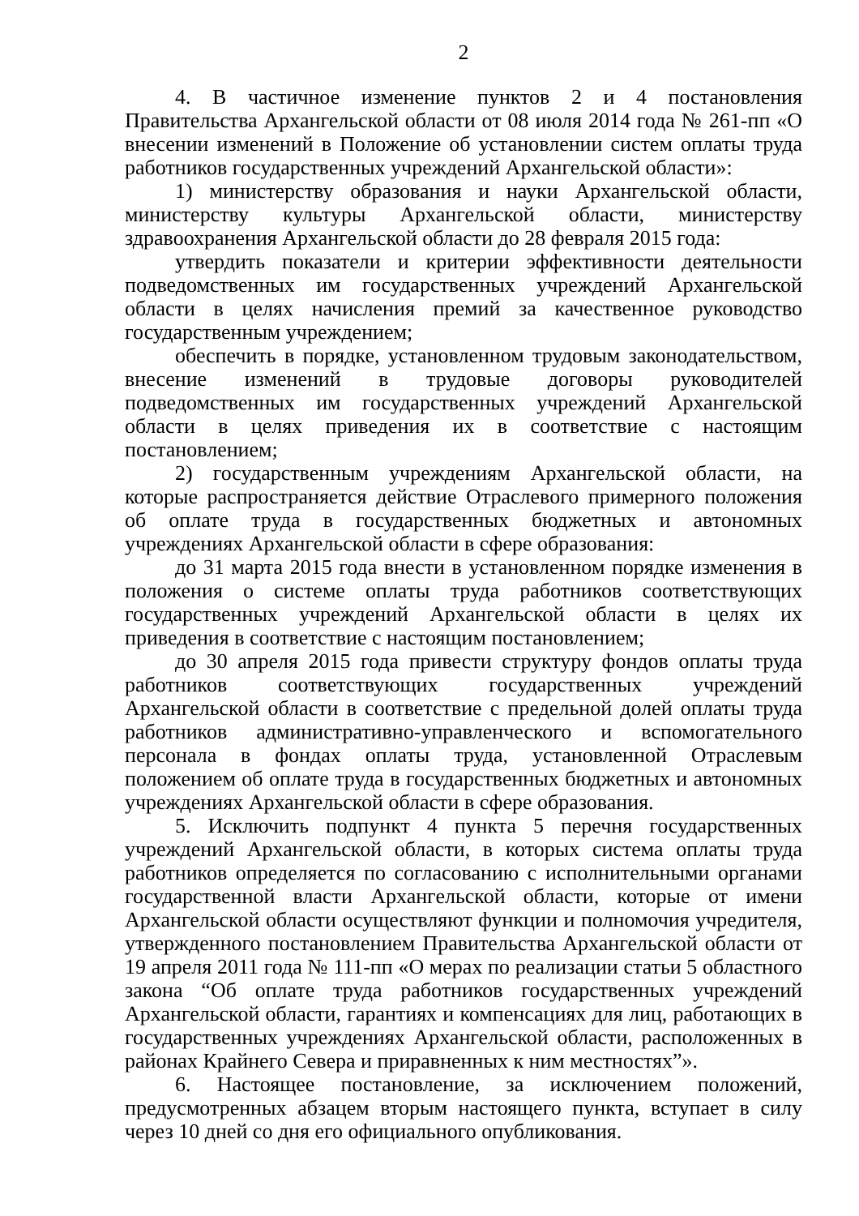2
4. В частичное изменение пунктов 2 и 4 постановления Правительства Архангельской области от 08 июля 2014 года № 261-пп «О внесении изменений в Положение об установлении систем оплаты труда работников государственных учреждений Архангельской области»:
1) министерству образования и науки Архангельской области, министерству культуры Архангельской области, министерству здравоохранения Архангельской области до 28 февраля 2015 года:
утвердить показатели и критерии эффективности деятельности подведомственных им государственных учреждений Архангельской области в целях начисления премий за качественное руководство государственным учреждением;
обеспечить в порядке, установленном трудовым законодательством, внесение изменений в трудовые договоры руководителей подведомственных им государственных учреждений Архангельской области в целях приведения их в соответствие с настоящим постановлением;
2) государственным учреждениям Архангельской области, на которые распространяется действие Отраслевого примерного положения об оплате труда в государственных бюджетных и автономных учреждениях Архангельской области в сфере образования:
до 31 марта 2015 года внести в установленном порядке изменения в положения о системе оплаты труда работников соответствующих государственных учреждений Архангельской области в целях их приведения в соответствие с настоящим постановлением;
до 30 апреля 2015 года привести структуру фондов оплаты труда работников соответствующих государственных учреждений Архангельской области в соответствие с предельной долей оплаты труда работников административно-управленческого и вспомогательного персонала в фондах оплаты труда, установленной Отраслевым положением об оплате труда в государственных бюджетных и автономных учреждениях Архангельской области в сфере образования.
5. Исключить подпункт 4 пункта 5 перечня государственных учреждений Архангельской области, в которых система оплаты труда работников определяется по согласованию с исполнительными органами государственной власти Архангельской области, которые от имени Архангельской области осуществляют функции и полномочия учредителя, утвержденного постановлением Правительства Архангельской области от 19 апреля 2011 года № 111-пп «О мерах по реализации статьи 5 областного закона “Об оплате труда работников государственных учреждений Архангельской области, гарантиях и компенсациях для лиц, работающих в государственных учреждениях Архангельской области, расположенных в районах Крайнего Севера и приравненных к ним местностях”».
6. Настоящее постановление, за исключением положений, предусмотренных абзацем вторым настоящего пункта, вступает в силу через 10 дней со дня его официального опубликования.